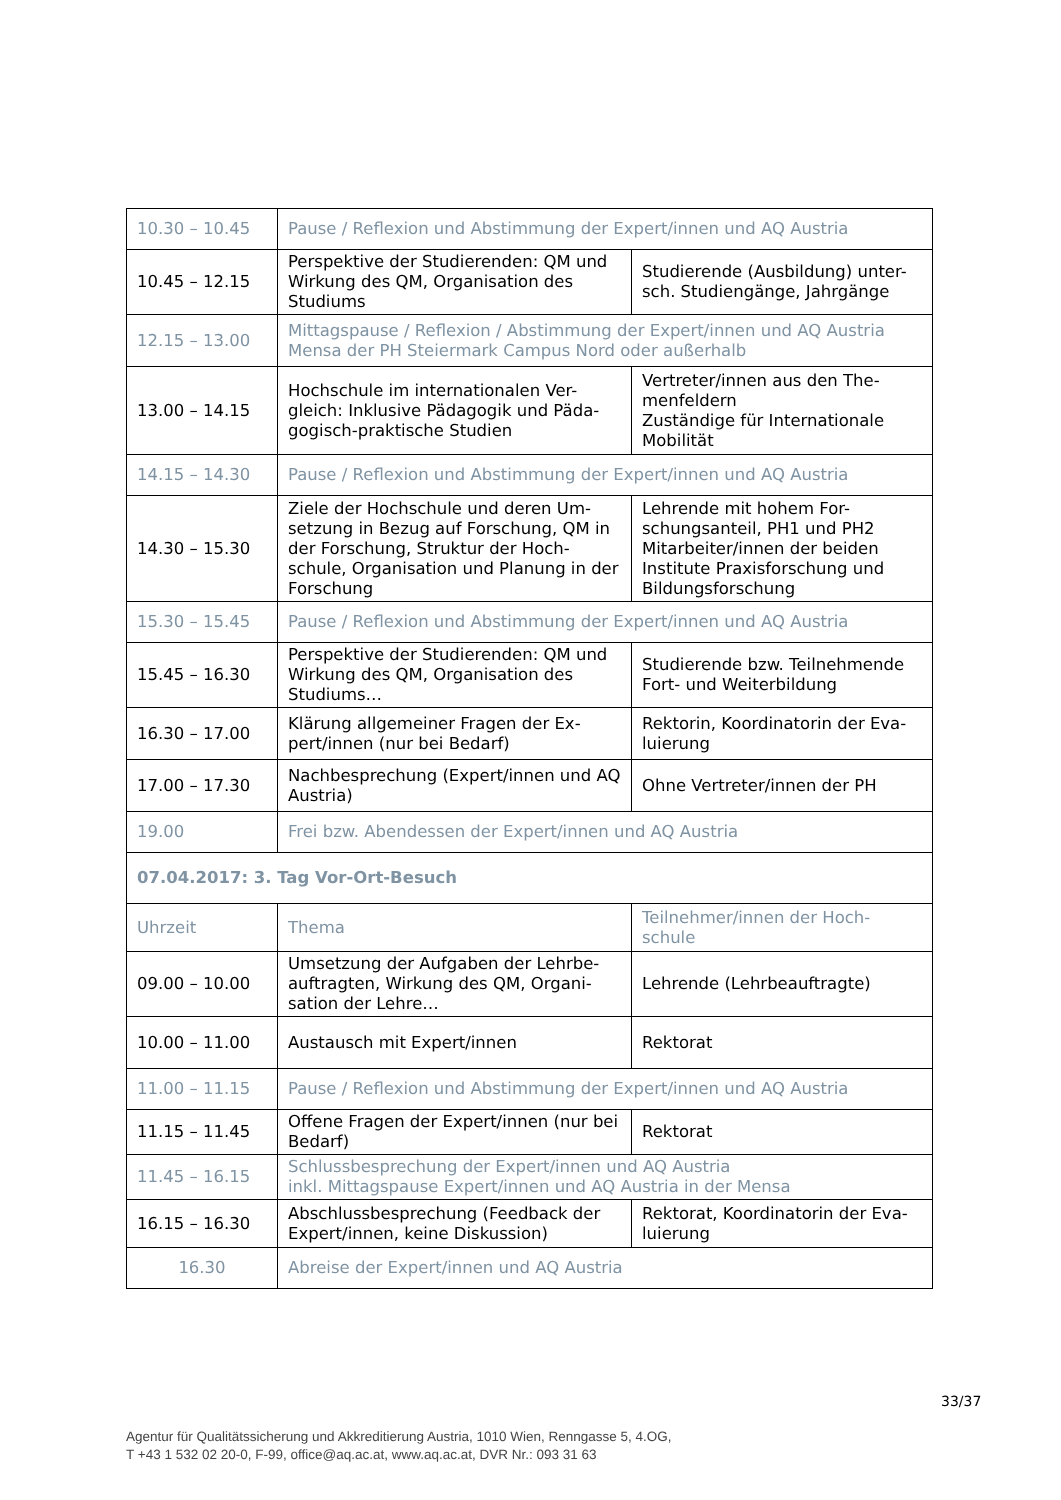| 10.30 – 10.45 | Pause / Reflexion und Abstimmung der Expert/innen und AQ Austria | |
| 10.45 – 12.15 | Perspektive der Studierenden: QM und Wirkung des QM, Organisation des Studiums | Studierende (Ausbildung) unter-sch. Studiengänge, Jahrgänge |
| 12.15 – 13.00 | Mittagspause / Reflexion / Abstimmung der Expert/innen und AQ Austria Mensa der PH Steiermark Campus Nord oder außerhalb | |
| 13.00 – 14.15 | Hochschule im internationalen Ver-gleich: Inklusive Pädagogik und Päda-gogisch-praktische Studien | Vertreter/innen aus den The-menfeldern Zuständige für Internationale Mobilität |
| 14.15 – 14.30 | Pause / Reflexion und Abstimmung der Expert/innen und AQ Austria | |
| 14.30 – 15.30 | Ziele der Hochschule und deren Um-setzung in Bezug auf Forschung, QM in der Forschung, Struktur der Hoch-schule, Organisation und Planung in der Forschung | Lehrende mit hohem For-schungsanteil, PH1 und PH2 Mitarbeiter/innen der beiden Institute Praxisforschung und Bildungsforschung |
| 15.30 – 15.45 | Pause / Reflexion und Abstimmung der Expert/innen und AQ Austria | |
| 15.45 – 16.30 | Perspektive der Studierenden: QM und Wirkung des QM, Organisation des Studiums… | Studierende bzw. Teilnehmende Fort- und Weiterbildung |
| 16.30 – 17.00 | Klärung allgemeiner Fragen der Ex-pert/innen (nur bei Bedarf) | Rektorin, Koordinatorin der Eva-luierung |
| 17.00 – 17.30 | Nachbesprechung (Expert/innen und AQ Austria) | Ohne Vertreter/innen der PH |
| 19.00 | Frei bzw. Abendessen der Expert/innen und AQ Austria | |
| 07.04.2017: 3. Tag Vor-Ort-Besuch | | |
| Uhrzeit | Thema | Teilnehmer/innen der Hoch-schule |
| 09.00 – 10.00 | Umsetzung der Aufgaben der Lehrbe-auftragten, Wirkung des QM, Organi-sation der Lehre… | Lehrende (Lehrbeauftragte) |
| 10.00 – 11.00 | Austausch mit Expert/innen | Rektorat |
| 11.00 – 11.15 | Pause / Reflexion und Abstimmung der Expert/innen und AQ Austria | |
| 11.15 – 11.45 | Offene Fragen der Expert/innen (nur bei Bedarf) | Rektorat |
| 11.45 – 16.15 | Schlussbesprechung der Expert/innen und AQ Austria inkl. Mittagspause Expert/innen und AQ Austria in der Mensa | |
| 16.15 – 16.30 | Abschlussbesprechung (Feedback der Expert/innen, keine Diskussion) | Rektorat, Koordinatorin der Eva-luierung |
| 16.30 | Abreise der Expert/innen und AQ Austria | |
33/37
Agentur für Qualitätssicherung und Akkreditierung Austria, 1010 Wien, Renngasse 5, 4.OG,
T +43 1 532 02 20-0, F-99, office@aq.ac.at, www.aq.ac.at, DVR Nr.: 093 31 63